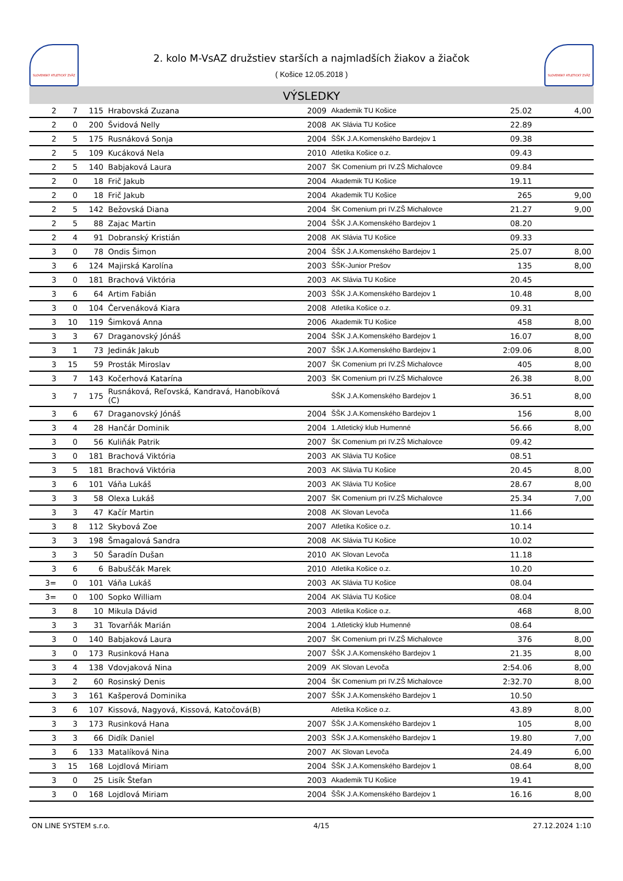SLOVENSKÝ ATLETICKÝ ZVÄZ
2. kolo M-VsAZ družstiev starších a najmladších žiakov a žiačok
( Košice 12.05.2018 )
SLOVENSKÝ ATLETICKÝ ZVÄZ
VÝSLEDKY
| 2 | 7 | 115 | Hrabovská Zuzana | 2009 | Akademik TU Košice | 25.02 | 4,00 |
| 2 | 0 | 200 | Švidová Nelly | 2008 | AK Slávia TU Košice | 22.89 | |
| 2 | 5 | 175 | Rusnáková Sonja | 2004 | ŠŠK J.A.Komenského Bardejov 1 | 09.38 | |
| 2 | 5 | 109 | Kucáková Nela | 2010 | Atletika Košice o.z. | 09.43 | |
| 2 | 5 | 140 | Babjaková Laura | 2007 | ŠK Comenium pri IV.ZŠ Michalovce | 09.84 | |
| 2 | 0 | 18 | Frič Jakub | 2004 | Akademik TU Košice | 19.11 | |
| 2 | 0 | 18 | Frič Jakub | 2004 | Akademik TU Košice | 265 | 9,00 |
| 2 | 5 | 142 | Bežovská Diana | 2004 | ŠK Comenium pri IV.ZŠ Michalovce | 21.27 | 9,00 |
| 2 | 5 | 88 | Zajac Martin | 2004 | ŠŠK J.A.Komenského Bardejov 1 | 08.20 | |
| 2 | 4 | 91 | Dobranský Kristián | 2008 | AK Slávia TU Košice | 09.33 | |
| 3 | 0 | 78 | Ondis Šimon | 2004 | ŠŠK J.A.Komenského Bardejov 1 | 25.07 | 8,00 |
| 3 | 6 | 124 | Majirská Karolína | 2003 | ŠŠK-Junior Prešov | 135 | 8,00 |
| 3 | 0 | 181 | Brachová Viktória | 2003 | AK Slávia TU Košice | 20.45 | |
| 3 | 6 | 64 | Artim Fabián | 2003 | ŠŠK J.A.Komenského Bardejov 1 | 10.48 | 8,00 |
| 3 | 0 | 104 | Červenáková Kiara | 2008 | Atletika Košice o.z. | 09.31 | |
| 3 | 10 | 119 | Šimková Anna | 2006 | Akademik TU Košice | 458 | 8,00 |
| 3 | 3 | 67 | Draganovský Jónáš | 2004 | ŠŠK J.A.Komenského Bardejov 1 | 16.07 | 8,00 |
| 3 | 1 | 73 | Jedinák Jakub | 2007 | ŠŠK J.A.Komenského Bardejov 1 | 2:09.06 | 8,00 |
| 3 | 15 | 59 | Prosták Miroslav | 2007 | ŠK Comenium pri IV.ZŠ Michalovce | 405 | 8,00 |
| 3 | 7 | 143 | Kočerhová Katarína | 2003 | ŠK Comenium pri IV.ZŠ Michalovce | 26.38 | 8,00 |
| 3 | 7 | 175 | Rusnáková, Reľovská, Kandravá, Hanobíková (C) | | ŠŠK J.A.Komenského Bardejov 1 | 36.51 | 8,00 |
| 3 | 6 | 67 | Draganovský Jónáš | 2004 | ŠŠK J.A.Komenského Bardejov 1 | 156 | 8,00 |
| 3 | 4 | 28 | Hančár Dominik | 2004 | 1.Atletický klub Humenné | 56.66 | 8,00 |
| 3 | 0 | 56 | Kuliňák Patrik | 2007 | ŠK Comenium pri IV.ZŠ Michalovce | 09.42 | |
| 3 | 0 | 181 | Brachová Viktória | 2003 | AK Slávia TU Košice | 08.51 | |
| 3 | 5 | 181 | Brachová Viktória | 2003 | AK Slávia TU Košice | 20.45 | 8,00 |
| 3 | 6 | 101 | Váňa Lukáš | 2003 | AK Slávia TU Košice | 28.67 | 8,00 |
| 3 | 3 | 58 | Olexa Lukáš | 2007 | ŠK Comenium pri IV.ZŠ Michalovce | 25.34 | 7,00 |
| 3 | 3 | 47 | Kačír Martin | 2008 | AK Slovan Levoča | 11.66 | |
| 3 | 8 | 112 | Skybová Zoe | 2007 | Atletika Košice o.z. | 10.14 | |
| 3 | 3 | 198 | Šmagalová Sandra | 2008 | AK Slávia TU Košice | 10.02 | |
| 3 | 3 | 50 | Šaradín Dušan | 2010 | AK Slovan Levoča | 11.18 | |
| 3 | 6 | 6 | Babuščák Marek | 2010 | Atletika Košice o.z. | 10.20 | |
| 3= | 0 | 101 | Váňa Lukáš | 2003 | AK Slávia TU Košice | 08.04 | |
| 3= | 0 | 100 | Sopko William | 2004 | AK Slávia TU Košice | 08.04 | |
| 3 | 8 | 10 | Mikula Dávid | 2003 | Atletika Košice o.z. | 468 | 8,00 |
| 3 | 3 | 31 | Tovarňák Marián | 2004 | 1.Atletický klub Humenné | 08.64 | |
| 3 | 0 | 140 | Babjaková Laura | 2007 | ŠK Comenium pri IV.ZŠ Michalovce | 376 | 8,00 |
| 3 | 0 | 173 | Rusinková Hana | 2007 | ŠŠK J.A.Komenského Bardejov 1 | 21.35 | 8,00 |
| 3 | 4 | 138 | Vdovjaková Nina | 2009 | AK Slovan Levoča | 2:54.06 | 8,00 |
| 3 | 2 | 60 | Rosinský Denis | 2004 | ŠK Comenium pri IV.ZŠ Michalovce | 2:32.70 | 8,00 |
| 3 | 3 | 161 | Kašperová Dominika | 2007 | ŠŠK J.A.Komenského Bardejov 1 | 10.50 | |
| 3 | 6 | 107 | Kissová, Nagyová, Kissová, Katočová(B) | | Atletika Košice o.z. | 43.89 | 8,00 |
| 3 | 3 | 173 | Rusinková Hana | 2007 | ŠŠK J.A.Komenského Bardejov 1 | 105 | 8,00 |
| 3 | 3 | 66 | Didík Daniel | 2003 | ŠŠK J.A.Komenského Bardejov 1 | 19.80 | 7,00 |
| 3 | 6 | 133 | Matalíková Nina | 2007 | AK Slovan Levoča | 24.49 | 6,00 |
| 3 | 15 | 168 | Lojdlová Miriam | 2004 | ŠŠK J.A.Komenského Bardejov 1 | 08.64 | 8,00 |
| 3 | 0 | 25 | Lisík Štefan | 2003 | Akademik TU Košice | 19.41 | |
| 3 | 0 | 168 | Lojdlová Miriam | 2004 | ŠŠK J.A.Komenského Bardejov 1 | 16.16 | 8,00 |
ON LINE SYSTEM s.r.o. 4/15 27.12.2024 1:10